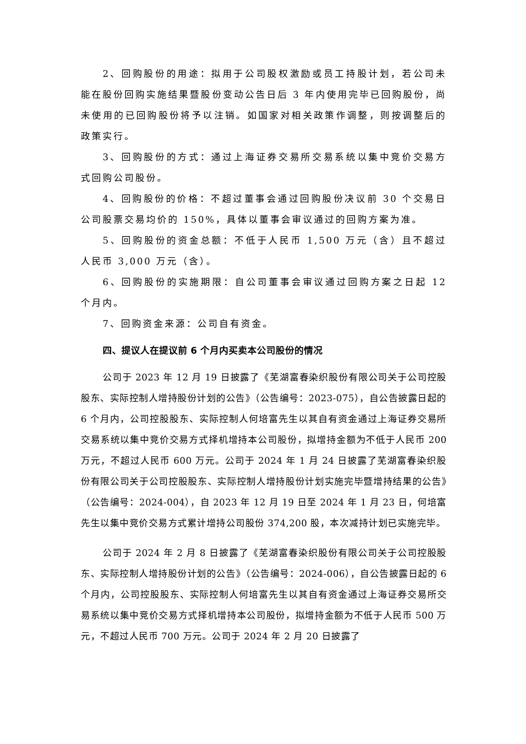2、回购股份的用途：拟用于公司股权激励或员工持股计划，若公司未能在股份回购实施结果暨股份变动公告日后 3 年内使用完毕已回购股份，尚未使用的已回购股份将予以注销。如国家对相关政策作调整，则按调整后的政策实行。
3、回购股份的方式：通过上海证券交易所交易系统以集中竞价交易方式回购公司股份。
4、回购股份的价格：不超过董事会通过回购股份决议前 30 个交易日公司股票交易均价的 150%，具体以董事会审议通过的回购方案为准。
5、回购股份的资金总额：不低于人民币 1,500 万元（含）且不超过人民币 3,000 万元（含）。
6、回购股份的实施期限：自公司董事会审议通过回购方案之日起 12 个月内。
7、回购资金来源：公司自有资金。
四、提议人在提议前 6 个月内买卖本公司股份的情况
公司于 2023 年 12 月 19 日披露了《芜湖富春染织股份有限公司关于公司控股股东、实际控制人增持股份计划的公告》（公告编号：2023-075），自公告披露日起的 6 个月内，公司控股股东、实际控制人何培富先生以其自有资金通过上海证券交易所交易系统以集中竞价交易方式择机增持本公司股份，拟增持金额为不低于人民币 200 万元，不超过人民币 600 万元。公司于 2024 年 1 月 24 日披露了芜湖富春染织股份有限公司关于公司控股股东、实际控制人增持股份计划实施完毕暨增持结果的公告》（公告编号：2024-004），自 2023 年 12 月 19 日至 2024 年 1 月 23 日，何培富先生以集中竞价交易方式累计增持公司股份 374,200 股，本次减持计划已实施完毕。
公司于 2024 年 2 月 8 日披露了《芜湖富春染织股份有限公司关于公司控股股东、实际控制人增持股份计划的公告》（公告编号：2024-006），自公告披露日起的 6 个月内，公司控股股东、实际控制人何培富先生以其自有资金通过上海证券交易所交易系统以集中竞价交易方式择机增持本公司股份，拟增持金额为不低于人民币 500 万元，不超过人民币 700 万元。公司于 2024 年 2 月 20 日披露了